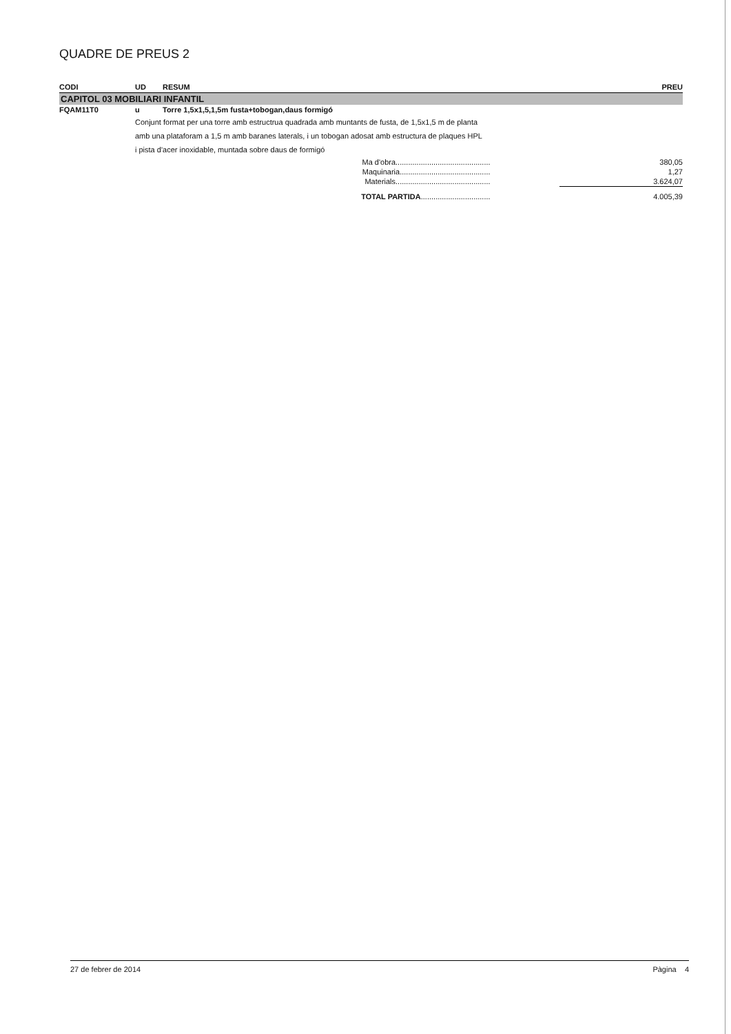QUADRE DE PREUS 2
| CODI | UD | RESUM | PREU | |
| --- | --- | --- | --- | --- |
| CAPITOL 03 MOBILIARI INFANTIL | | | | |
| FQAM11T0 | u | Torre 1,5x1,5,1,5m fusta+tobogan,daus formigó | | |
| | Conjunt format per una torre amb estructrua quadrada amb muntants de fusta, de 1,5x1,5 m de planta amb una plataforam a 1,5 m amb baranes laterals, i un tobogan adosat amb estructura de plaques HPL i pista d'acer inoxidable, muntada sobre daus de formigó | | | |
| Ma d'obra............................................. | | | | 380,05 |
| Maquinaria........................................... | | | | 1,27 |
| Materials............................................. | | | | 3.624,07 |
| TOTAL PARTIDA ................................. | | | | 4.005,39 |
27 de febrer de 2014 Pàgina 4